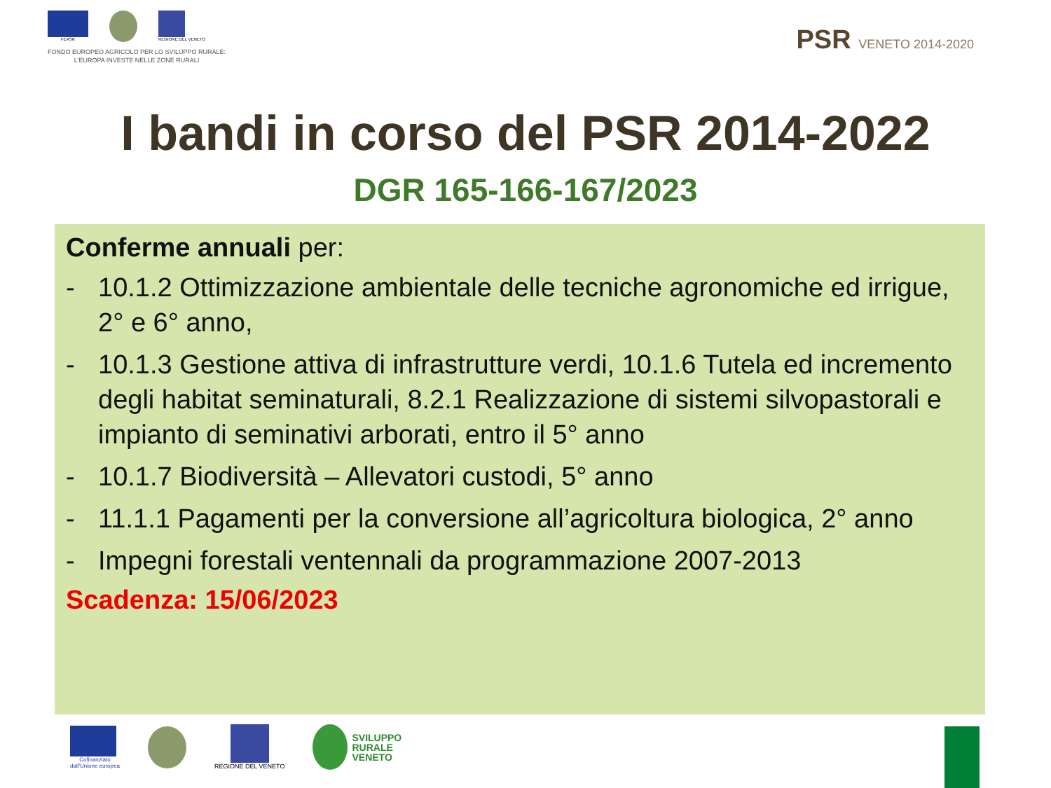FEASR REGIONE DEL VENETO
FONDO EUROPEO AGRICOLO PER LO SVILUPPO RURALE:
L'EUROPA INVESTE NELLE ZONE RURALI
PSR VENETO 2014-2020
I bandi in corso del PSR 2014-2022
DGR 165-166-167/2023
Conferme annuali per:
- 10.1.2 Ottimizzazione ambientale delle tecniche agronomiche ed irrigue, 2° e 6° anno,
- 10.1.3 Gestione attiva di infrastrutture verdi, 10.1.6 Tutela ed incremento degli habitat seminaturali, 8.2.1 Realizzazione di sistemi silvopastorali e impianto di seminativi arborati, entro il 5° anno
- 10.1.7 Biodiversità – Allevatori custodi, 5° anno
- 11.1.1 Pagamenti per la conversione all’agricoltura biologica, 2° anno
- Impegni forestali ventennali da programmazione 2007-2013
Scadenza: 15/06/2023
Cofinanziato
dall'Unione europea
REGIONE DEL VENETO
SVILUPPO
RURALE
VENETO